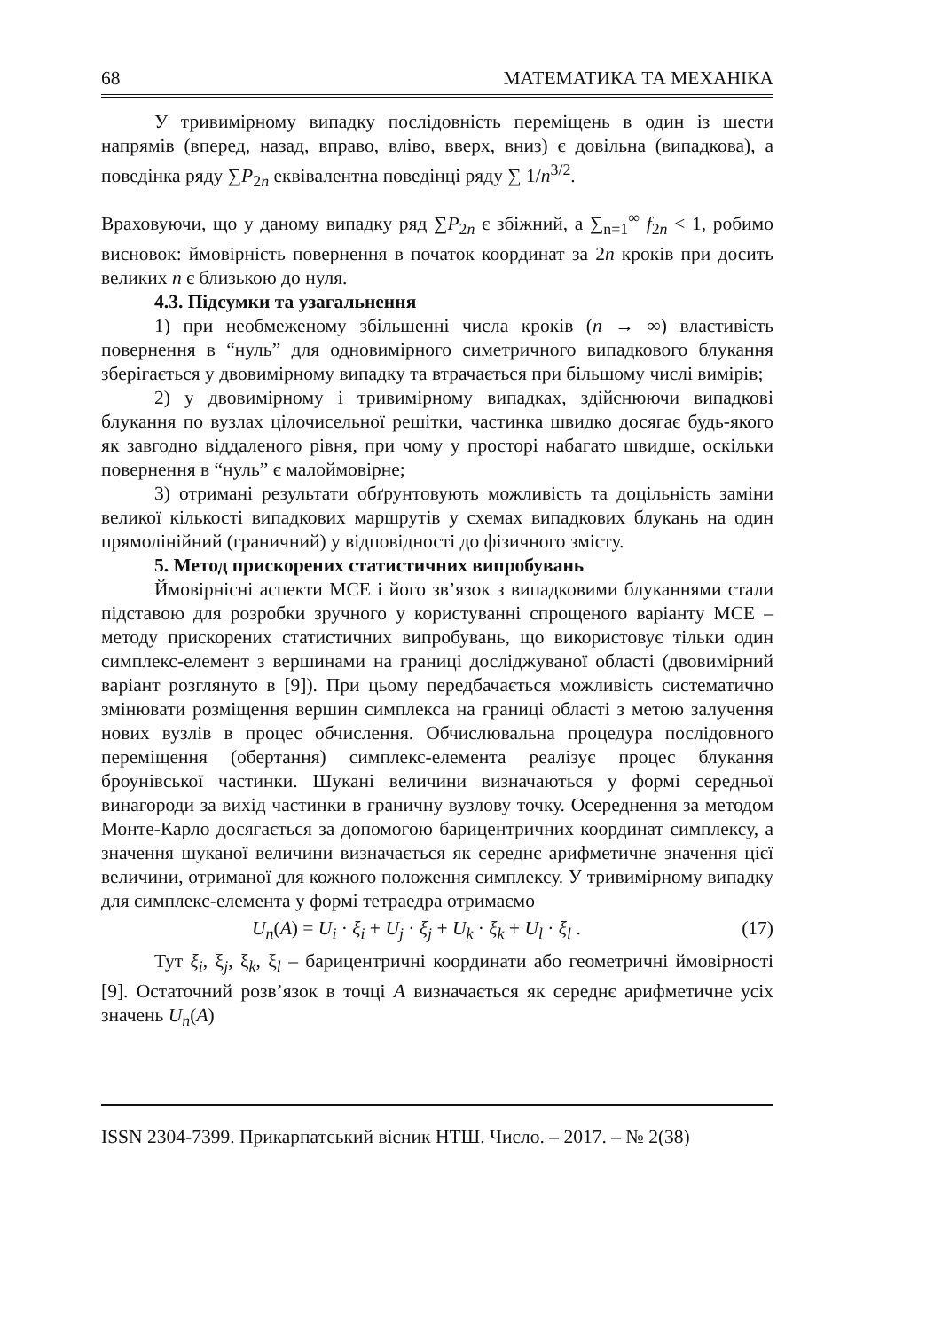68 МАТЕМАТИКА ТА МЕХАНІКА
У тривимірному випадку послідовність переміщень в один із шести напрямів (вперед, назад, вправо, вліво, вверх, вниз) є довільна (випадкова), а поведінка ряду ∑P<sub>2n</sub> еквівалентна поведінці ряду ∑ 1/n<sup>3/2</sup>.
Враховуючи, що у даному випадку ряд ∑P<sub>2n</sub> є збіжний, а ∑<sub>n=1</sub><sup>∞</sup> f<sub>2n</sub> < 1, робимо висновок: ймовірність повернення в початок координат за 2n кроків при досить великих n є близькою до нуля.
4.3. Підсумки та узагальнення
1) при необмеженому збільшенні числа кроків (n → ∞) властивість повернення в “нуль” для одновимірного симетричного випадкового блукання зберігається у двовимірному випадку та втрачається при більшому числі вимірів;
2) у двовимірному і тривимірному випадках, здійснюючи випадкові блукання по вузлах цілочисельної решітки, частинка швидко досягає будь-якого як завгодно віддаленого рівня, при чому у просторі набагато швидше, оскільки повернення в “нуль” є малоймовірне;
3) отримані результати обґрунтовують можливість та доцільність заміни великої кількості випадкових маршрутів у схемах випадкових блукань на один прямолінійний (граничний) у відповідності до фізичного змісту.
5. Метод прискорених статистичних випробувань
Ймовірнісні аспекти МСЕ і його зв’язок з випадковими блуканнями стали підставою для розробки зручного у користуванні спрощеного варіанту МСЕ – методу прискорених статистичних випробувань, що використовує тільки один симплекс-елемент з вершинами на границі досліджуваної області (двовимірний варіант розглянуто в [9]). При цьому передбачається можливість систематично змінювати розміщення вершин симплекса на границі області з метою залучення нових вузлів в процес обчислення. Обчислювальна процедура послідовного переміщення (обертання) симплекс-елемента реалізує процес блукання броунівської частинки. Шукані величини визначаються у формі середньої винагороди за вихід частинки в граничну вузлову точку. Осереднення за методом Монте-Карло досягається за допомогою барицентричних координат симплексу, а значення шуканої величини визначається як середнє арифметичне значення цієї величини, отриманої для кожного положення симплексу. У тривимірному випадку для симплекс-елемента у формі тетраедра отримаємо
U<sub>n</sub>(A) = U<sub>i</sub> · ξ<sub>i</sub> + U<sub>j</sub> · ξ<sub>j</sub> + U<sub>k</sub> · ξ<sub>k</sub> + U<sub>l</sub> · ξ<sub>l</sub> . (17)
Тут ξ<sub>i</sub>, ξ<sub>j</sub>, ξ<sub>k</sub>, ξ<sub>l</sub> – барицентричні координати або геометричні ймовірності [9]. Остаточний розв’язок в точці A визначається як середнє арифметичне усіх значень U<sub>n</sub>(A)
ISSN 2304-7399. Прикарпатський вісник НТШ. Число. – 2017. – № 2(38)